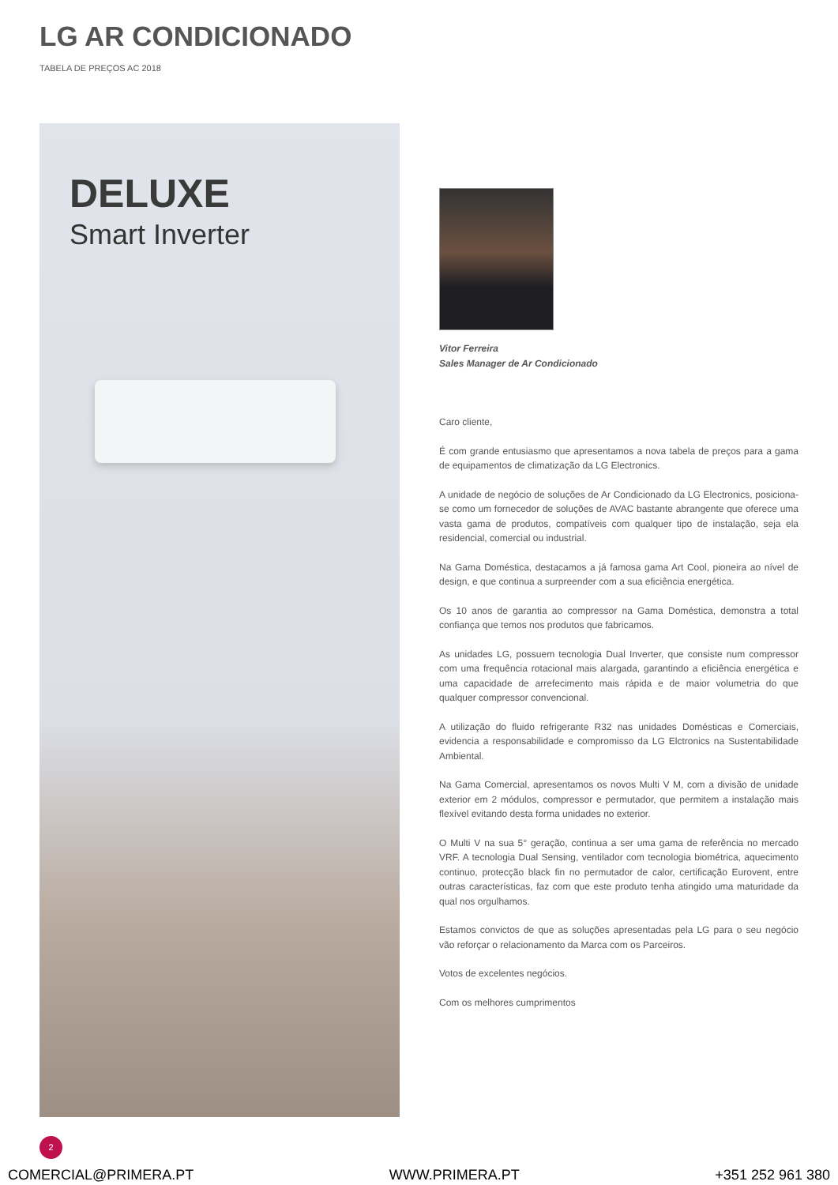LG AR CONDICIONADO
TABELA DE PREÇOS AC 2018
DELUXE
Smart Inverter
Vitor Ferreira
Sales Manager de Ar Condicionado
Caro cliente,
É com grande entusiasmo que apresentamos a nova tabela de preços para a gama de equipamentos de climatização da LG Electronics.
A unidade de negócio de soluções de Ar Condicionado da LG Electronics, posiciona-se como um fornecedor de soluções de AVAC bastante abrangente que oferece uma vasta gama de produtos, compatíveis com qualquer tipo de instalação, seja ela residencial, comercial ou industrial.
Na Gama Doméstica, destacamos a já famosa gama Art Cool, pioneira ao nível de design, e que continua a surpreender com a sua eficiência energética.
Os 10 anos de garantia ao compressor na Gama Doméstica, demonstra a total confiança que temos nos produtos que fabricamos.
As unidades LG, possuem tecnologia Dual Inverter, que consiste num compressor com uma frequência rotacional mais alargada, garantindo a eficiência energética e uma capacidade de arrefecimento mais rápida e de maior volumetria do que qualquer compressor convencional.
A utilização do fluido refrigerante R32 nas unidades Domésticas e Comerciais, evidencia a responsabilidade e compromisso da LG Elctronics na Sustentabilidade Ambiental.
Na Gama Comercial, apresentamos os novos Multi V M, com a divisão de unidade exterior em 2 módulos, compressor e permutador, que permitem a instalação mais flexível evitando desta forma unidades no exterior.
O Multi V na sua 5° geração, continua a ser uma gama de referência no mercado VRF. A tecnologia Dual Sensing, ventilador com tecnologia biométrica, aquecimento continuo, protecção black fin no permutador de calor, certificação Eurovent, entre outras características, faz com que este produto tenha atingido uma maturidade da qual nos orgulhamos.
Estamos convictos de que as soluções apresentadas pela LG para o seu negócio vão reforçar o relacionamento da Marca com os Parceiros.
Votos de excelentes negócios.
Com os melhores cumprimentos
2
COMERCIAL@PRIMERA.PT WWW.PRIMERA.PT +351 252 961 380